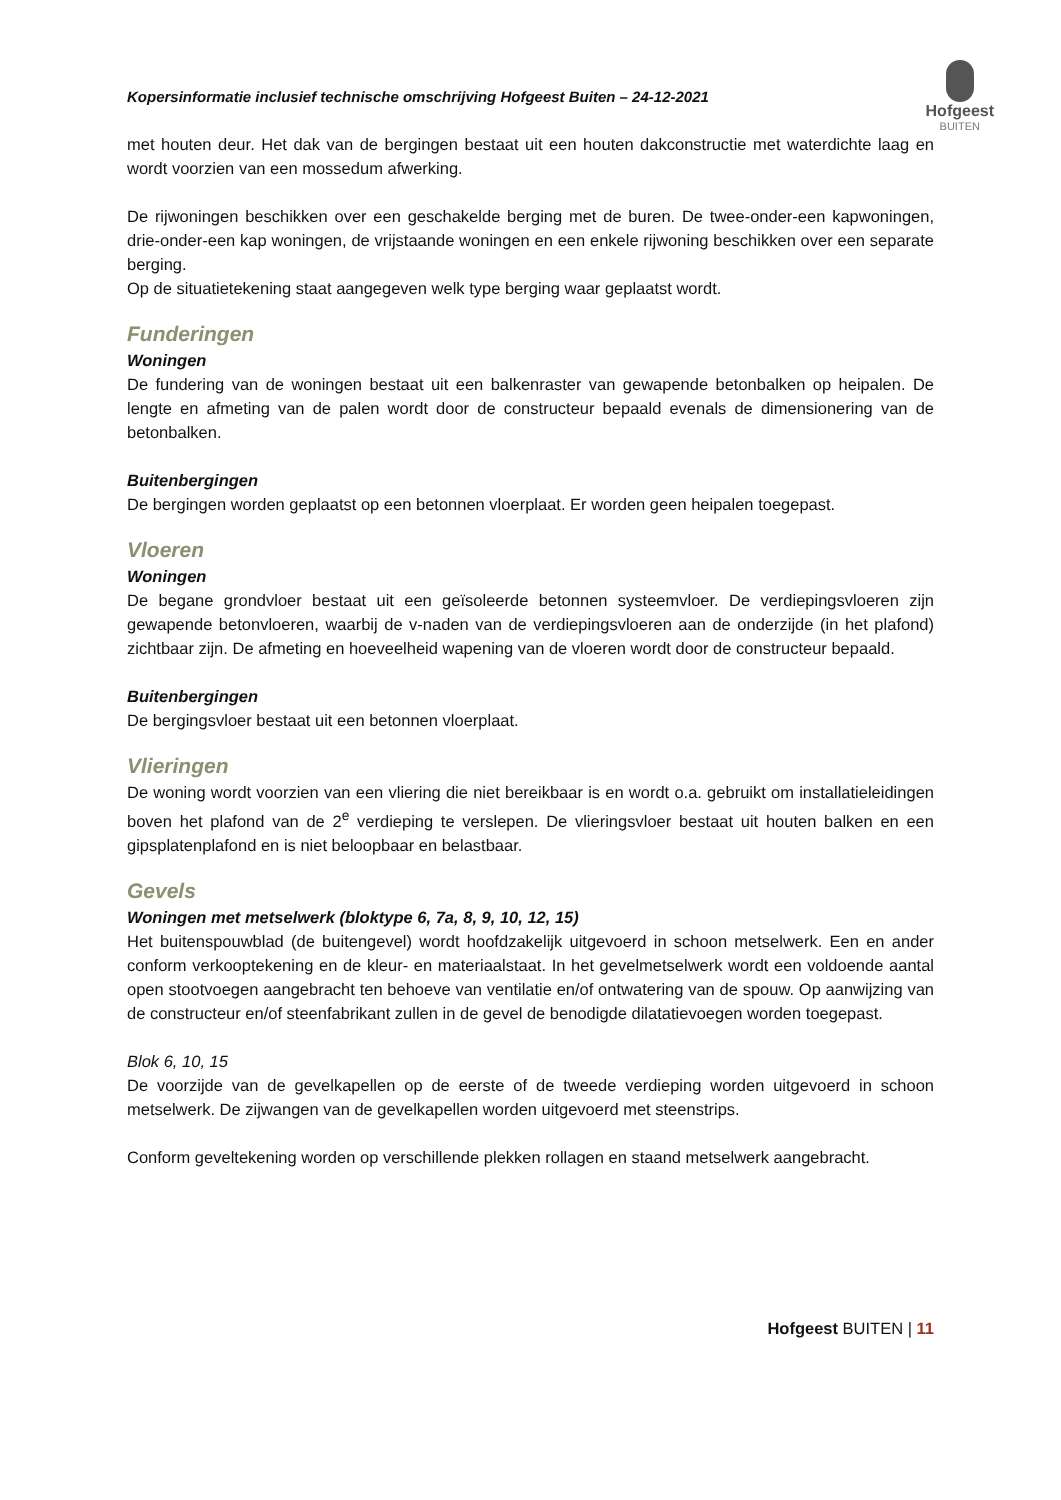Kopersinformatie inclusief technische omschrijving Hofgeest Buiten – 24-12-2021
Hofgeest
BUITEN
met houten deur. Het dak van de bergingen bestaat uit een houten dakconstructie met waterdichte laag en wordt voorzien van een mossedum afwerking.
De rijwoningen beschikken over een geschakelde berging met de buren. De twee-onder-een kapwoningen, drie-onder-een kap woningen, de vrijstaande woningen en een enkele rijwoning beschikken over een separate berging.
Op de situatietekening staat aangegeven welk type berging waar geplaatst wordt.
Funderingen
Woningen
De fundering van de woningen bestaat uit een balkenraster van gewapende betonbalken op heipalen. De lengte en afmeting van de palen wordt door de constructeur bepaald evenals de dimensionering van de betonbalken.
Buitenbergingen
De bergingen worden geplaatst op een betonnen vloerplaat. Er worden geen heipalen toegepast.
Vloeren
Woningen
De begane grondvloer bestaat uit een geïsoleerde betonnen systeemvloer. De verdiepingsvloeren zijn gewapende betonvloeren, waarbij de v-naden van de verdiepingsvloeren aan de onderzijde (in het plafond) zichtbaar zijn. De afmeting en hoeveelheid wapening van de vloeren wordt door de constructeur bepaald.
Buitenbergingen
De bergingsvloer bestaat uit een betonnen vloerplaat.
Vlieringen
De woning wordt voorzien van een vliering die niet bereikbaar is en wordt o.a. gebruikt om installatieleidingen boven het plafond van de 2<sup>e</sup> verdieping te verslepen. De vlieringsvloer bestaat uit houten balken en een gipsplatenplafond en is niet beloopbaar en belastbaar.
Gevels
Woningen met metselwerk (bloktype 6, 7a, 8, 9, 10, 12, 15)
Het buitenspouwblad (de buitengevel) wordt hoofdzakelijk uitgevoerd in schoon metselwerk. Een en ander conform verkooptekening en de kleur- en materiaalstaat. In het gevelmetselwerk wordt een voldoende aantal open stootvoegen aangebracht ten behoeve van ventilatie en/of ontwatering van de spouw. Op aanwijzing van de constructeur en/of steenfabrikant zullen in de gevel de benodigde dilatatievoegen worden toegepast.
Blok 6, 10, 15
De voorzijde van de gevelkapellen op de eerste of de tweede verdieping worden uitgevoerd in schoon metselwerk. De zijwangen van de gevelkapellen worden uitgevoerd met steenstrips.
Conform geveltekening worden op verschillende plekken rollagen en staand metselwerk aangebracht.
Hofgeest BUITEN | 11